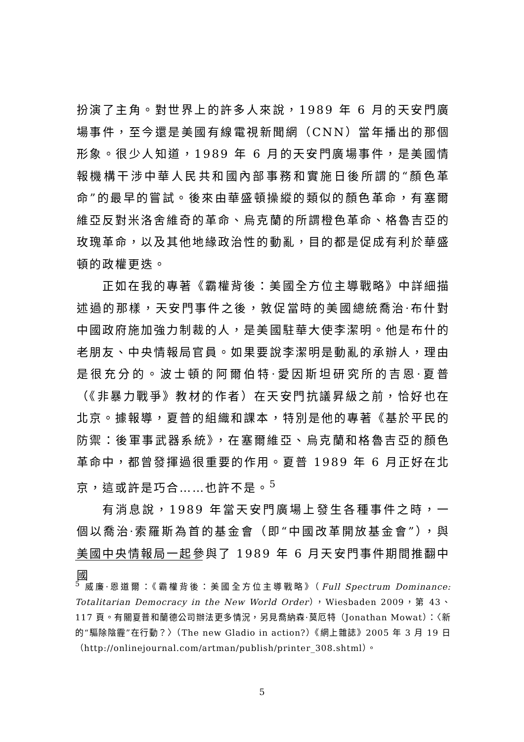扮演了主角。對世界上的許多人來說，1989 年 6 月的天安門廣場事件，至今還是美國有線電視新聞網（CNN）當年播出的那個形象。很少人知道，1989 年 6 月的天安門廣場事件，是美國情報機構干涉中華人民共和國內部事務和實施日後所謂的“顏色革命”的最早的嘗試。後來由華盛頓操縱的類似的顏色革命，有塞爾維亞反對米洛舍維奇的革命、烏克蘭的所謂橙色革命、格魯吉亞的玫瑰革命，以及其他地緣政治性的動亂，目的都是促成有利於華盛頓的政權更迭。
正如在我的專著《霸權背後：美國全方位主導戰略》中詳細描述過的那樣，天安門事件之後，敦促當時的美國總統喬治·布什對中國政府施加強力制裁的人，是美國駐華大使李潔明。他是布什的老朋友、中央情報局官員。如果要說李潔明是動亂的承辦人，理由是很充分的。波士頓的阿爾伯特·愛因斯坦研究所的吉恩·夏普（《非暴力戰爭》教材的作者）在天安門抗議昇級之前，恰好也在北京。據報導，夏普的組織和課本，特別是他的專著《基於平民的防禦：後軍事武器系統》，在塞爾維亞、烏克蘭和格魯吉亞的顏色革命中，都曾發揮過很重要的作用。夏普 1989 年 6 月正好在北京，這或許是巧合……也許不是。<sup>5</sup>
有消息說，1989 年當天安門廣場上發生各種事件之時，一個以喬治·索羅斯為首的基金會（即“中國改革開放基金會”），與美國中央情報局一起參與了 1989 年 6 月天安門事件期間推翻中國
<sup>5</sup> 威廉·恩道爾：《霸權背後：美國全方位主導戰略》（Full Spectrum Dominance: Totalitarian Democracy in the New World Order），Wiesbaden 2009，第 43、117 頁。有關夏普和蘭德公司辦法更多情況，另見喬納森·莫厄特（Jonathan Mowat）：〈新的“驅除陰霾”在行動？〉（The new Gladio in action?）《網上雜誌》2005 年 3 月 19 日（http://onlinejournal.com/artman/publish/printer_308.shtml）。
5